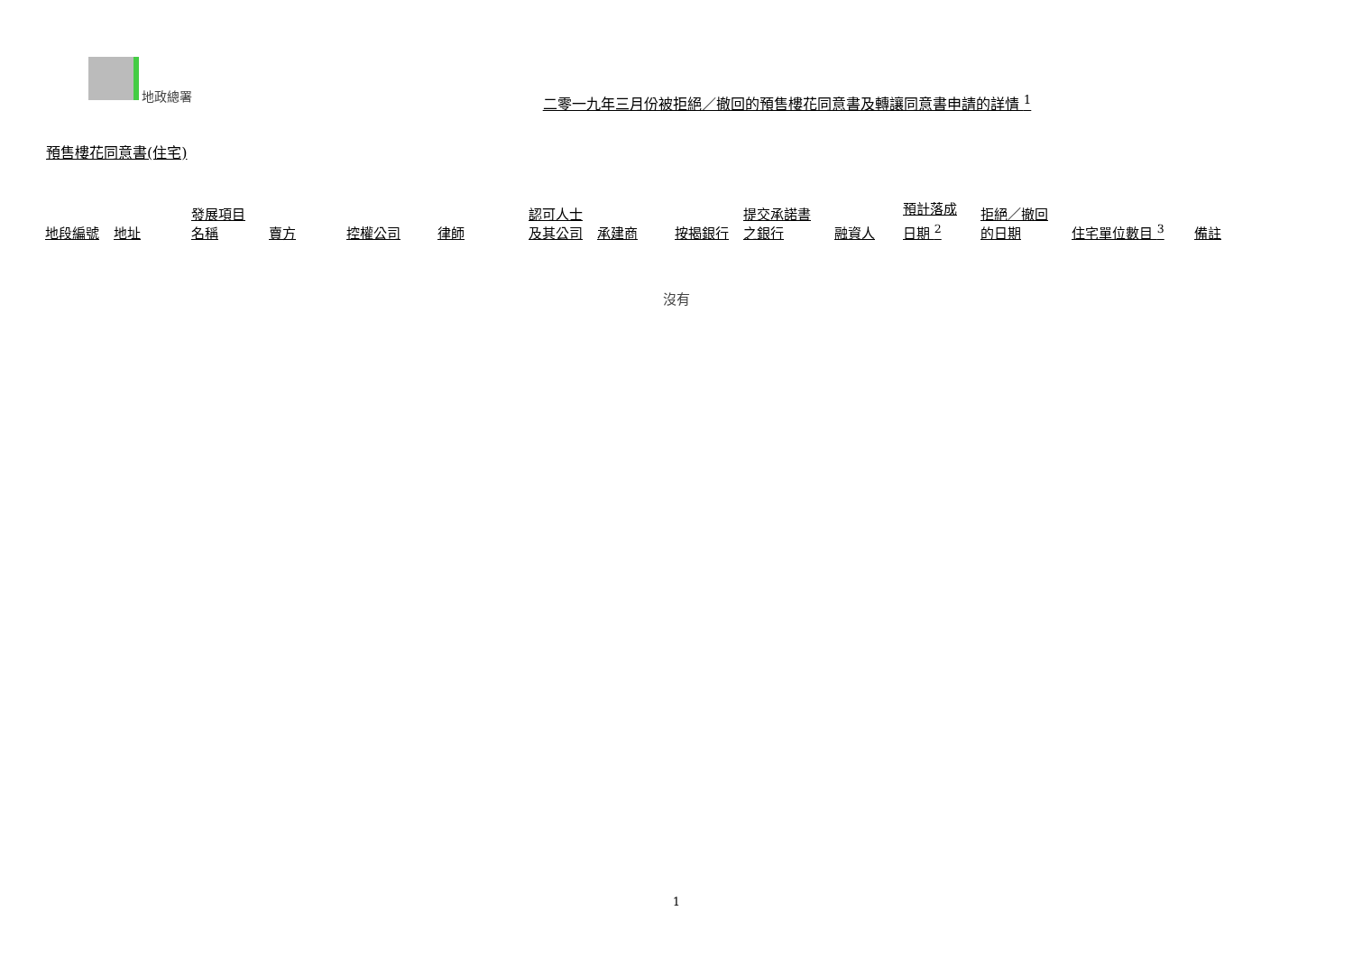地政總署
二零一九年三月份被拒絕／撤回的預售樓花同意書及轉讓同意書申請的詳情 <sup>1</sup>
預售樓花同意書(住宅)
| 地段編號 | 地址 | 發展項目 名稱 | 賣方 | 控權公司 | 律師 | 認可人士 及其公司 | 承建商 | 按揭銀行 | 提交承諾書 之銀行 | 融資人 | 預計落成 日期 <sup>2</sup> | 拒絕／撤回 的日期 | 住宅單位數目 <sup>3</sup> | 備註 |
| --- | --- | --- | --- | --- | --- | --- | --- | --- | --- | --- | --- | --- | --- | --- |
沒有
1